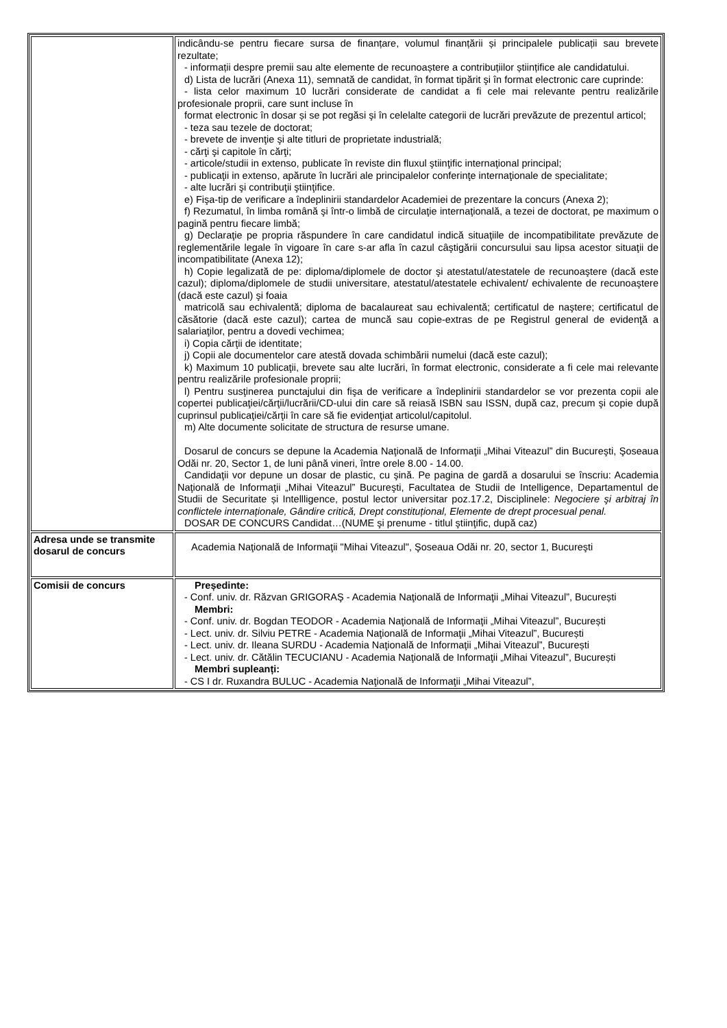| | indicându-se pentru fiecare sursa de finanțare, volumul finanțării și principalele publicații sau brevete rezultate; - informații despre premii sau alte elemente de recunoaștere a contribuțiilor științifice ale candidatului. d) Lista de lucrări (Anexa 11), semnată de candidat, în format tipărit şi în format electronic care cuprinde: - lista celor maximum 10 lucrări considerate de candidat a fi cele mai relevante pentru realizările profesionale proprii, care sunt incluse în format electronic în dosar și se pot regăsi şi în celelalte categorii de lucrări prevăzute de prezentul articol; - teza sau tezele de doctorat; - brevete de invenţie şi alte titluri de proprietate industrială; - cărţi şi capitole în cărţi; - articole/studii in extenso, publicate în reviste din fluxul ştiinţific internaţional principal; - publicaţii in extenso, apărute în lucrări ale principalelor conferinţe internaţionale de specialitate; - alte lucrări şi contribuţii ştiinţifice. e) Fişa-tip de verificare a îndeplinirii standardelor Academiei de prezentare la concurs (Anexa 2); f) Rezumatul, în limba română şi într-o limbă de circulaţie internaţională, a tezei de doctorat, pe maximum o pagină pentru fiecare limbă; g) Declaraţie pe propria răspundere în care candidatul indică situaţiile de incompatibilitate prevăzute de reglementările legale în vigoare în care s-ar afla în cazul câştigării concursului sau lipsa acestor situaţii de incompatibilitate (Anexa 12); h) Copie legalizată de pe: diploma/diplomele de doctor şi atestatul/atestatele de recunoaştere (dacă este cazul); diploma/diplomele de studii universitare, atestatul/atestatele echivalent/ echivalente de recunoaştere (dacă este cazul) şi foaia matricolă sau echivalentă; diploma de bacalaureat sau echivalentă; certificatul de naştere; certificatul de căsătorie (dacă este cazul); cartea de muncă sau copie-extras de pe Registrul general de evidenţă a salariaţilor, pentru a dovedi vechimea; i) Copia cărţii de identitate; j) Copii ale documentelor care atestă dovada schimbării numelui (dacă este cazul); k) Maximum 10 publicaţii, brevete sau alte lucrări, în format electronic, considerate a fi cele mai relevante pentru realizările profesionale proprii; l) Pentru susţinerea punctajului din fişa de verificare a îndeplinirii standardelor se vor prezenta copii ale copertei publicaţiei/cărţii/lucrării/CD-ului din care să reiasă ISBN sau ISSN, după caz, precum şi copie după cuprinsul publicaţiei/cărţii în care să fie evidenţiat articolul/capitolul. m) Alte documente solicitate de structura de resurse umane. Dosarul de concurs se depune la Academia Naţională de Informaţii „Mihai Viteazul” din Bucureşti, Şoseaua Odăi nr. 20, Sector 1, de luni până vineri, între orele 8.00 - 14.00. Candidaţii vor depune un dosar de plastic, cu şină. Pe pagina de gardă a dosarului se înscriu: Academia Naţională de Informaţii „Mihai Viteazul” Bucureşti, Facultatea de Studii de Intelligence, Departamentul de Studii de Securitate și Intellligence, postul lector universitar poz.17.2, Disciplinele: Negociere şi arbitraj în conflictele internaționale, Gândire critică, Drept constituțional, Elemente de drept procesual penal. DOSAR DE CONCURS Candidat…(NUME şi prenume - titlul ştiinţific, după caz) |
| Adresa unde se transmite dosarul de concurs | Academia Naţională de Informaţii "Mihai Viteazul", Şoseaua Odăi nr. 20, sector 1, Bucureşti |
| Comisii de concurs | Președinte: - Conf. univ. dr. Răzvan GRIGORAŞ - Academia Naţională de Informaţii „Mihai Viteazul”, București Membri: - Conf. univ. dr. Bogdan TEODOR - Academia Naţională de Informaţii „Mihai Viteazul”, București - Lect. univ. dr. Silviu PETRE - Academia Naţională de Informaţii „Mihai Viteazul”, București - Lect. univ. dr. Ileana SURDU - Academia Naţională de Informaţii „Mihai Viteazul”, București - Lect. univ. dr. Cătălin TECUCIANU - Academia Naţională de Informaţii „Mihai Viteazul”, București Membri supleanți: - CS I dr. Ruxandra BULUC - Academia Naţională de Informaţii „Mihai Viteazul”, |